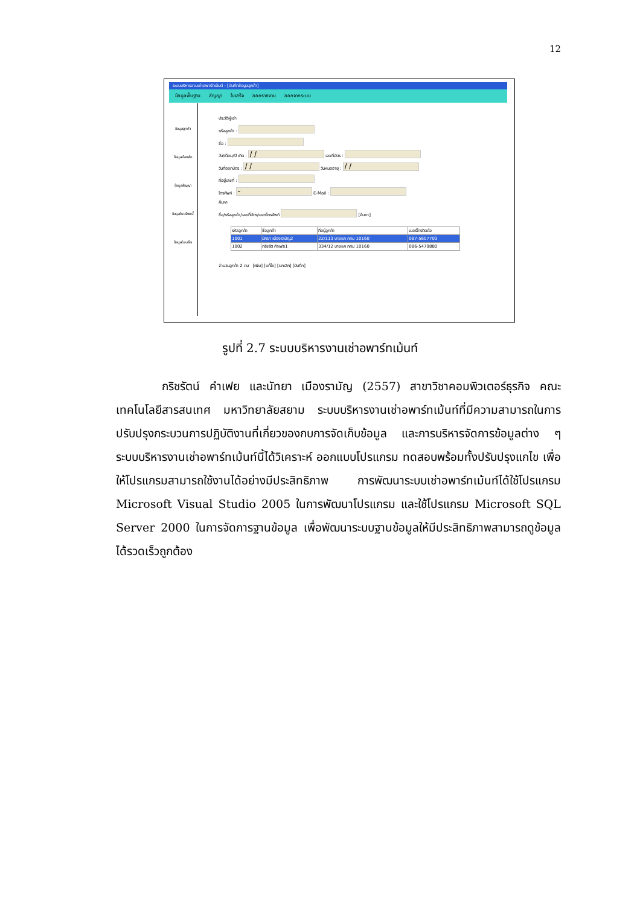12
ระบบบริหารงานเช่าอพาร์ทเม้นต์ - [บันทึกข้อมูลลูกค้า]
ข้อมูลพื้นฐาน สัญญา ใบเสร็จ ออกรายงาน ออกจากระบบ
ข้อมูลลูกค้า
ข้อมูลห้องพัก
ข้อมูลสัญญา
ข้อมูลใบแจ้งหนี้
ข้อมูลใบเสร็จ
ประวัติผู้เช่า
รหัสลูกค้า :
ชื่อ :
วัน/เดือน/ปี เกิด : เลขที่บัตร :
วันที่ออกบัตร : วันหมดอายุ :
ที่อยู่เลขที่ :
โทรศัพท์ : E-Mail :
ค้นหา
ชื่อ/รหัสลูกค้า/เลขที่บัตร/เบอร์โทรศัพท์ [ค้นหา]
| รหัสลูกค้า | ชื่อลูกค้า | ที่อยู่ลูกค้า | เบอร์โทรติดต่อ |
| --- | --- | --- | --- |
| 1001 | นัทยา เมืองรามัญ2 | 22/113 บางแค กทม 10160 | 087-5607703 |
| 1002 | กริชรัต คำเฟย1 | 334/12 บางแค กทม 10160 | 086-5479880 |
จำนวนลูกค้า 2 คน [เพิ่ม] [แก้ไข] [ยกเลิก] [บันทึก]
รูปที่ 2.7 ระบบบริหารงานเช่าอพาร์ทเม้นท์
    กริชรัตน์ คำเฟย และนัทยา เมืองรามัญ (2557) สาขาวิชาคอมพิวเตอร์ธุรกิจ คณะเทคโนโลยีสารสนเทศ มหาวิทยาลัยสยาม ระบบบริหารงานเช่าอพาร์ทเม้นท์ที่มีความสามารถในการปรับปรุงกระบวนการปฏิบัติงานที่เกี่ยวของกบการจัดเก็บข้อมูล และการบริหารจัดการข้อมูลต่าง ๆ ระบบบริหารงานเช่าอพาร์ทเม้นท์นี้ได้วิเคราะห์ ออกแบบโปรแกรม ทดสอบพร้อมทั้งปรับปรุงแกไข เพื่อให้โปรแกรมสามารถใช้งานได้อย่างมีประสิทธิภาพ การพัฒนาระบบเช่าอพาร์ทเม้นท์ได้ใช้โปรแกรม Microsoft Visual Studio 2005 ในการพัฒนาโปรแกรม และใช้โปรแกรม Microsoft SQL Server 2000 ในการจัดการฐานข้อมูล เพื่อพัฒนาระบบฐานข้อมูลให้มีประสิทธิภาพสามารถดูข้อมูลได้รวดเร็วถูกต้อง